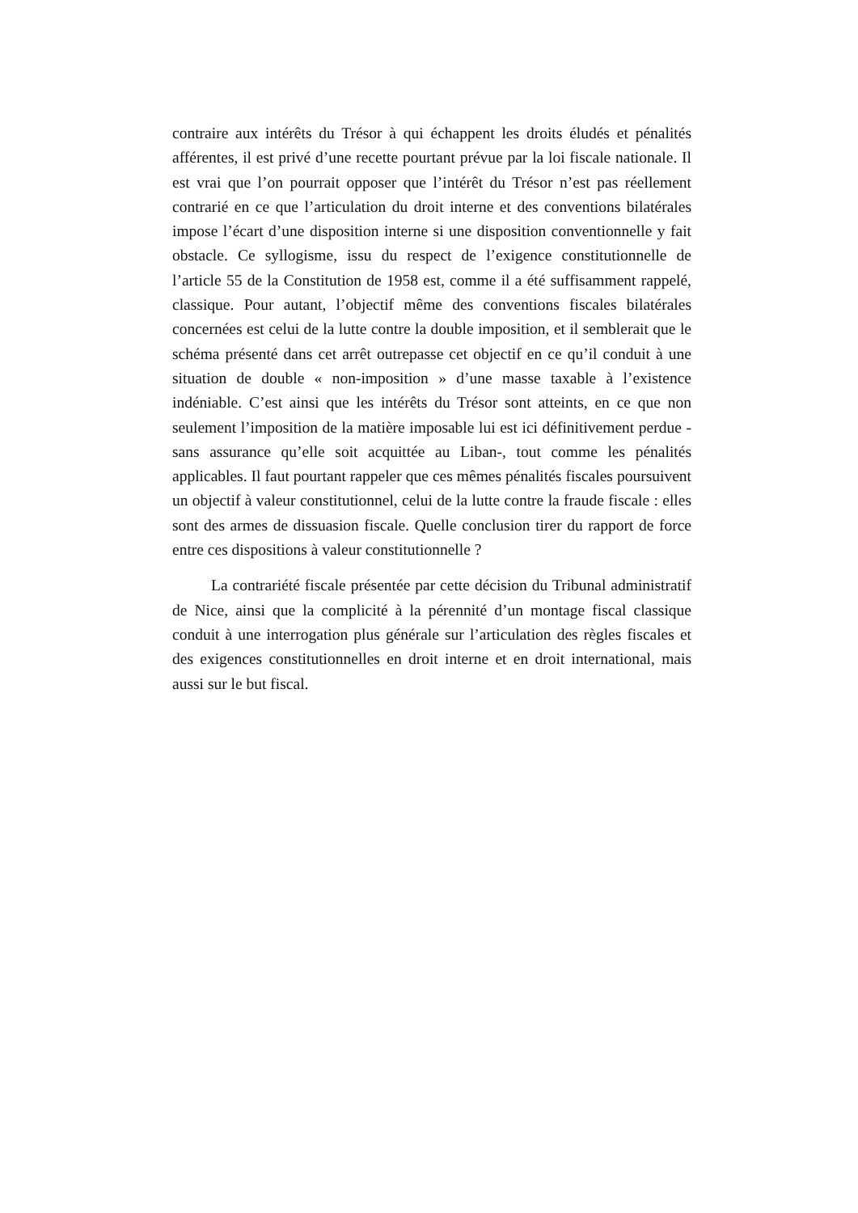contraire aux intérêts du Trésor à qui échappent les droits éludés et pénalités afférentes, il est privé d’une recette pourtant prévue par la loi fiscale nationale. Il est vrai que l’on pourrait opposer que l’intérêt du Trésor n’est pas réellement contrarié en ce que l’articulation du droit interne et des conventions bilatérales impose l’écart d’une disposition interne si une disposition conventionnelle y fait obstacle. Ce syllogisme, issu du respect de l’exigence constitutionnelle de l’article 55 de la Constitution de 1958 est, comme il a été suffisamment rappelé, classique. Pour autant, l’objectif même des conventions fiscales bilatérales concernées est celui de la lutte contre la double imposition, et il semblerait que le schéma présenté dans cet arrêt outrepasse cet objectif en ce qu’il conduit à une situation de double « non-imposition » d’une masse taxable à l’existence indéniable. C’est ainsi que les intérêts du Trésor sont atteints, en ce que non seulement l’imposition de la matière imposable lui est ici définitivement perdue -sans assurance qu’elle soit acquittée au Liban-, tout comme les pénalités applicables. Il faut pourtant rappeler que ces mêmes pénalités fiscales poursuivent un objectif à valeur constitutionnel, celui de la lutte contre la fraude fiscale : elles sont des armes de dissuasion fiscale. Quelle conclusion tirer du rapport de force entre ces dispositions à valeur constitutionnelle ?
La contrariété fiscale présentée par cette décision du Tribunal administratif de Nice, ainsi que la complicité à la pérennité d’un montage fiscal classique conduit à une interrogation plus générale sur l’articulation des règles fiscales et des exigences constitutionnelles en droit interne et en droit international, mais aussi sur le but fiscal.